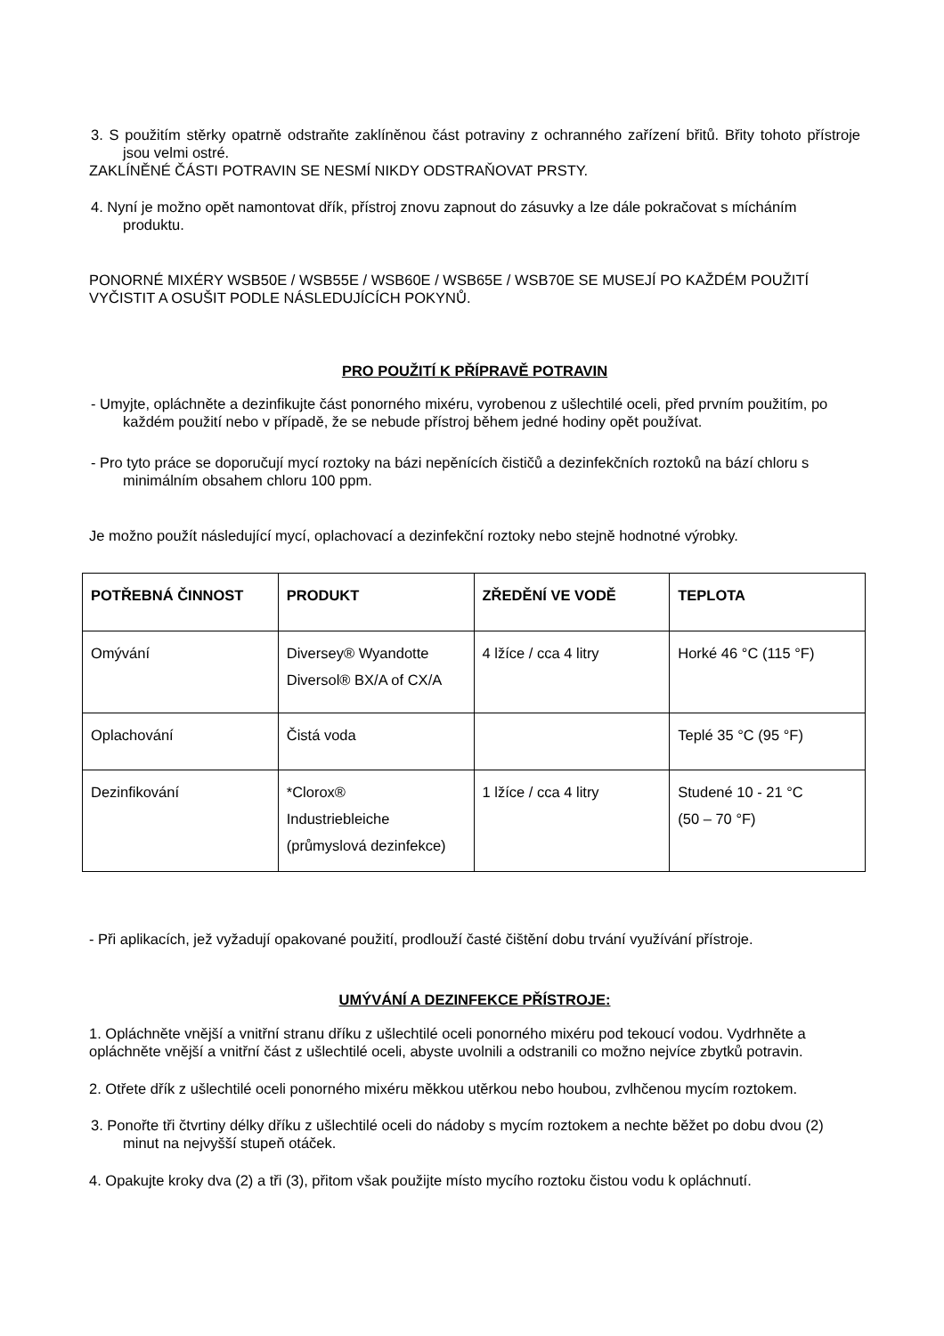3. S použitím stěrky opatrně odstraňte zaklíněnou část potraviny z ochranného zařízení břitů. Břity tohoto přístroje jsou velmi ostré.
ZAKLÍNĚNÉ ČÁSTI POTRAVIN SE NESMÍ NIKDY ODSTRAŇOVAT PRSTY.
4. Nyní je možno opět namontovat dřík, přístroj znovu zapnout do zásuvky a lze dále pokračovat s mícháním produktu.
PONORNÉ MIXÉRY WSB50E / WSB55E / WSB60E / WSB65E / WSB70E SE MUSEJÍ PO KAŽDÉM POUŽITÍ VYČISTIT A OSUŠIT PODLE NÁSLEDUJÍCÍCH POKYNŮ.
PRO POUŽITÍ K PŘÍPRAVĚ POTRAVIN
- Umyjte, opláchněte a dezinfikujte část ponorného mixéru, vyrobenou z ušlechtilé oceli, před prvním použitím, po každém použití nebo v případě, že se nebude přístroj během jedné hodiny opět používat.
- Pro tyto práce se doporučují mycí roztoky na bázi nepěnících čističů a dezinfekčních roztoků na bází chloru s minimálním obsahem chloru 100 ppm.
Je možno použít následující mycí, oplachovací a dezinfekční roztoky nebo stejně hodnotné výrobky.
| POTŘEBNÁ ČINNOST | PRODUKT | ZŘEDĚNÍ VE VODĚ | TEPLOTA |
| --- | --- | --- | --- |
| Omývání | Diversey® Wyandotte Diversol® BX/A of CX/A | 4 lžíce / cca 4 litry | Horké 46 °C (115 °F) |
| Oplachování | Čistá voda | | Teplé 35 °C (95 °F) |
| Dezinfikování | *Clorox® Industriebleiche (průmyslová dezinfekce) | 1 lžíce / cca 4 litry | Studené 10 - 21 °C (50 – 70 °F) |
- Při aplikacích, jež vyžadují opakované použití, prodlouží časté čištění dobu trvání využívání přístroje.
UMÝVÁNÍ A DEZINFEKCE PŘÍSTROJE:
1. Opláchněte vnější a vnitřní stranu dříku z ušlechtilé oceli ponorného mixéru pod tekoucí vodou. Vydrhněte a opláchněte vnější a vnitřní část z ušlechtilé oceli, abyste uvolnili a odstranili co možno nejvíce zbytků potravin.
2. Otřete dřík z ušlechtilé oceli ponorného mixéru měkkou utěrkou nebo houbou, zvlhčenou mycím roztokem.
3. Ponořte tři čtvrtiny délky dříku z ušlechtilé oceli do nádoby s mycím roztokem a nechte běžet po dobu dvou (2) minut na nejvyšší stupeň otáček.
4. Opakujte kroky dva (2) a tři (3), přitom však použijte místo mycího roztoku čistou vodu k opláchnutí.